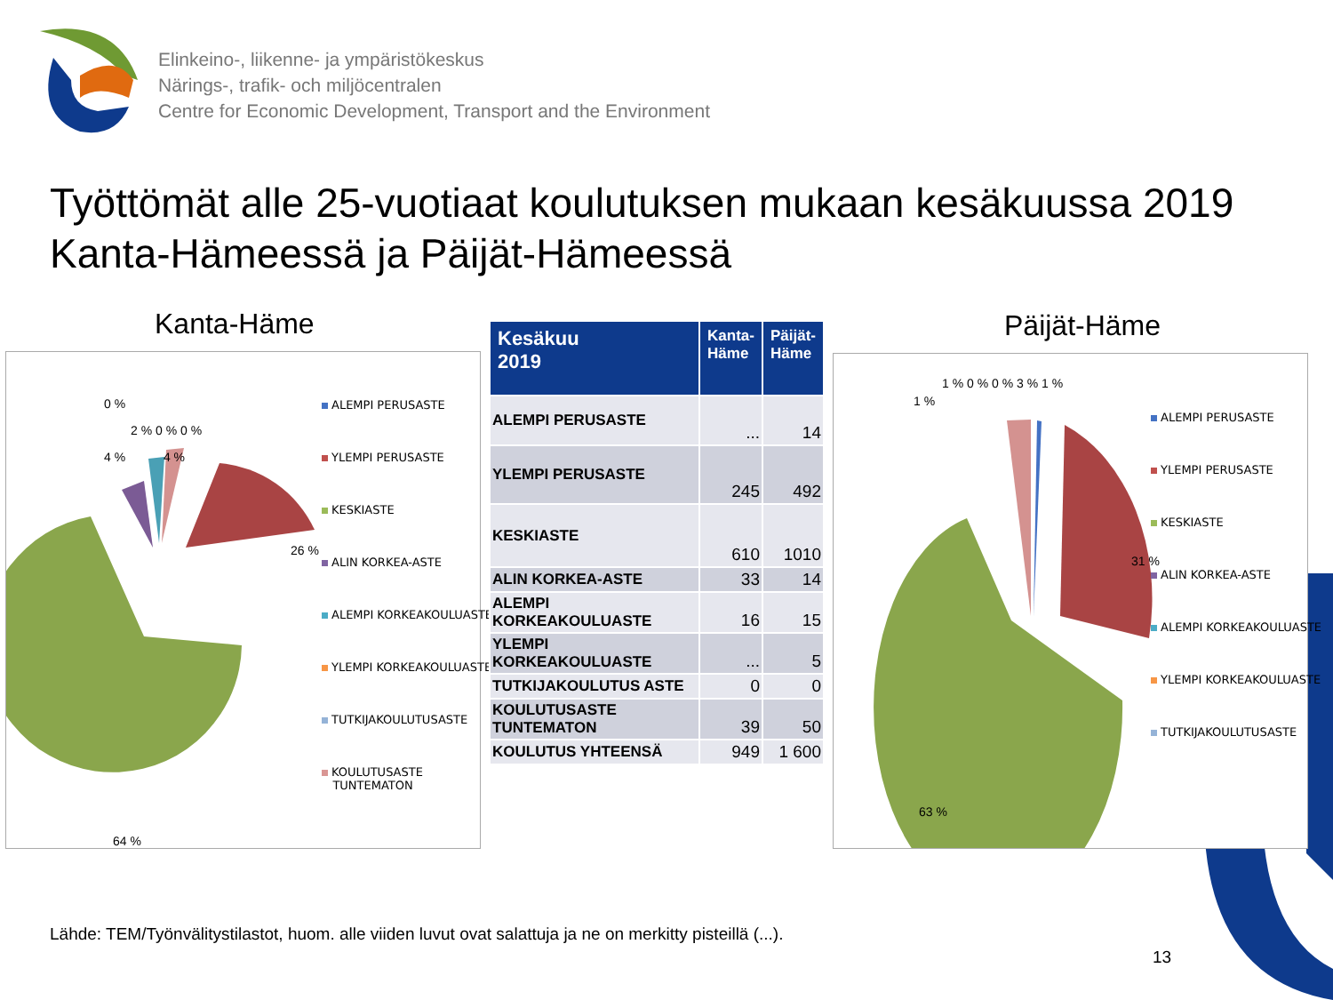Elinkeino-, liikenne- ja ympäristökeskus
Närings-, trafik- och miljöcentralen
Centre for Economic Development, Transport and the Environment
Työttömät alle 25-vuotiaat koulutuksen mukaan kesäkuussa 2019 Kanta-Hämeessä ja Päijät-Hämeessä
Kanta-Häme Päijät-Häme
26 %
64 %
0 %
2 % 0 % 0 %
4 % 4 %
ALEMPI PERUSASTE
YLEMPI PERUSASTE
KESKIASTE
ALIN KORKEA-ASTE
ALEMPI KORKEAKOULUASTE
YLEMPI KORKEAKOULUASTE
TUTKIJAKOULUTUSASTE
KOULUTUSASTE
TUNTEMATON
| Kesäkuu 2019 | Kanta- Häme | Päijät- Häme |
| --- | --- | --- |
| ALEMPI PERUSASTE | ... | 14 |
| YLEMPI PERUSASTE | 245 | 492 |
| KESKIASTE | 610 | 1010 |
| ALIN KORKEA-ASTE | 33 | 14 |
| ALEMPI KORKEAKOULUASTE | 16 | 15 |
| YLEMPI KORKEAKOULUASTE | ... | 5 |
| TUTKIJAKOULUTUS ASTE | 0 | 0 |
| KOULUTUSASTE TUNTEMATON | 39 | 50 |
| KOULUTUS YHTEENSÄ | 949 | 1 600 |
31 %
63 %
1 %
1 % 0 % 0 % 3 % 1 %
ALEMPI PERUSASTE
YLEMPI PERUSASTE
KESKIASTE
ALIN KORKEA-ASTE
ALEMPI KORKEAKOULUASTE
YLEMPI KORKEAKOULUASTE
TUTKIJAKOULUTUSASTE
Lähde: TEM/Työnvälitystilastot, huom. alle viiden luvut ovat salattuja ja ne on merkitty pisteillä (...).
13